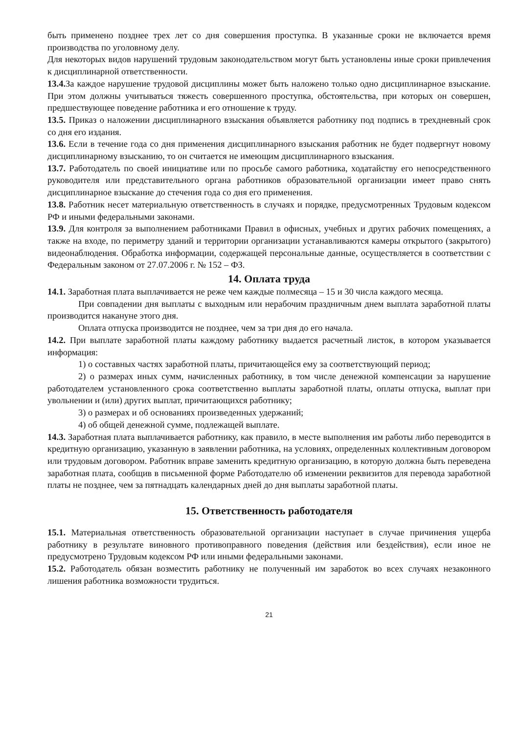быть применено позднее трех лет со дня совершения проступка. В указанные сроки не включается время производства по уголовному делу.
Для некоторых видов нарушений трудовым законодательством могут быть установлены иные сроки привлечения к дисциплинарной ответственности.
13.4. За каждое нарушение трудовой дисциплины может быть наложено только одно дисциплинарное взыскание. При этом должны учитываться тяжесть совершенного проступка, обстоятельства, при которых он совершен, предшествующее поведение работника и его отношение к труду.
13.5. Приказ о наложении дисциплинарного взыскания объявляется работнику под подпись в трехдневный срок со дня его издания.
13.6. Если в течение года со дня применения дисциплинарного взыскания работник не будет подвергнут новому дисциплинарному взысканию, то он считается не имеющим дисциплинарного взыскания.
13.7. Работодатель по своей инициативе или по просьбе самого работника, ходатайству его непосредственного руководителя или представительного органа работников образовательной организации имеет право снять дисциплинарное взыскание до стечения года со дня его применения.
13.8. Работник несет материальную ответственность в случаях и порядке, предусмотренных Трудовым кодексом РФ и иными федеральными законами.
13.9. Для контроля за выполнением работниками Правил в офисных, учебных и других рабочих помещениях, а также на входе, по периметру зданий и территории организации устанавливаются камеры открытого (закрытого) видеонаблюдения. Обработка информации, содержащей персональные данные, осуществляется в соответствии с Федеральным законом от 27.07.2006 г. № 152 – ФЗ.
14. Оплата труда
14.1. Заработная плата выплачивается не реже чем каждые полмесяца – 15 и 30 числа каждого месяца.
При совпадении дня выплаты с выходным или нерабочим праздничным днем выплата заработной платы производится накануне этого дня.
Оплата отпуска производится не позднее, чем за три дня до его начала.
14.2. При выплате заработной платы каждому работнику выдается расчетный листок, в котором указывается информация:
1) о составных частях заработной платы, причитающейся ему за соответствующий период;
2) о размерах иных сумм, начисленных работнику, в том числе денежной компенсации за нарушение работодателем установленного срока соответственно выплаты заработной платы, оплаты отпуска, выплат при увольнении и (или) других выплат, причитающихся работнику;
3) о размерах и об основаниях произведенных удержаний;
4) об общей денежной сумме, подлежащей выплате.
14.3. Заработная плата выплачивается работнику, как правило, в месте выполнения им работы либо переводится в кредитную организацию, указанную в заявлении работника, на условиях, определенных коллективным договором или трудовым договором. Работник вправе заменить кредитную организацию, в которую должна быть переведена заработная плата, сообщив в письменной форме Работодателю об изменении реквизитов для перевода заработной платы не позднее, чем за пятнадцать календарных дней до дня выплаты заработной платы.
15. Ответственность работодателя
15.1. Материальная ответственность образовательной организации наступает в случае причинения ущерба работнику в результате виновного противоправного поведения (действия или бездействия), если иное не предусмотрено Трудовым кодексом РФ или иными федеральными законами.
15.2. Работодатель обязан возместить работнику не полученный им заработок во всех случаях незаконного лишения работника возможности трудиться.
21